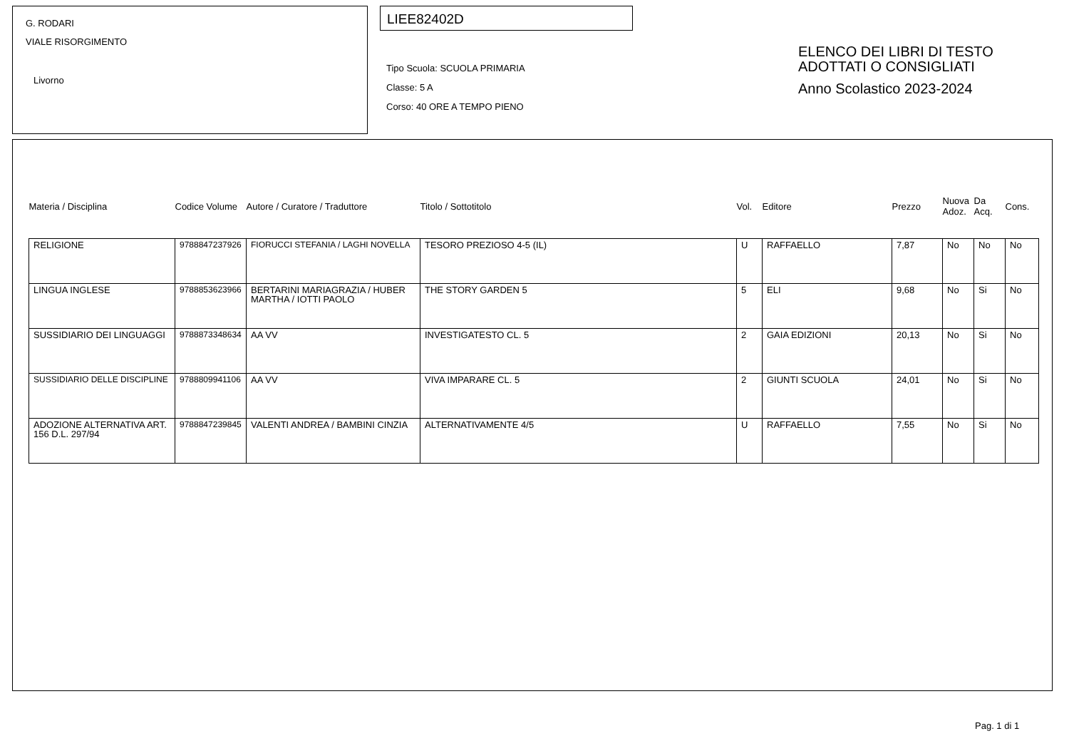G. RODARI
VIALE RISORGIMENTO
Livorno
LIEE82402D
Tipo Scuola: SCUOLA PRIMARIA
Classe: 5 A
Corso: 40 ORE A TEMPO PIENO
ELENCO DEI LIBRI DI TESTO
ADOTTATI O CONSIGLIATI
Anno Scolastico 2023-2024
| Materia / Disciplina | Codice Volume | Autore / Curatore / Traduttore | Titolo / Sottotitolo | Vol. | Editore | Prezzo | Nuova Adoz. | Da Acq. | Cons. |
| --- | --- | --- | --- | --- | --- | --- | --- | --- | --- |
| RELIGIONE | 9788847237926 | FIORUCCI STEFANIA / LAGHI NOVELLA | TESORO PREZIOSO 4-5 (IL) | U | RAFFAELLO | 7,87 | No | No | No |
| LINGUA INGLESE | 9788853623966 | BERTARINI MARIAGRAZIA / HUBER MARTHA / IOTTI PAOLO | THE STORY GARDEN 5 | 5 | ELI | 9,68 | No | Si | No |
| SUSSIDIARIO DEI LINGUAGGI | 9788873348634 | AA VV | INVESTIGATESTO CL. 5 | 2 | GAIA EDIZIONI | 20,13 | No | Si | No |
| SUSSIDIARIO DELLE DISCIPLINE | 9788809941106 | AA VV | VIVA IMPARARE CL. 5 | 2 | GIUNTI SCUOLA | 24,01 | No | Si | No |
| ADOZIONE ALTERNATIVA ART. 156 D.L. 297/94 | 9788847239845 | VALENTI ANDREA / BAMBINI CINZIA | ALTERNATIVAMENTE 4/5 | U | RAFFAELLO | 7,55 | No | Si | No |
Pag. 1 di 1